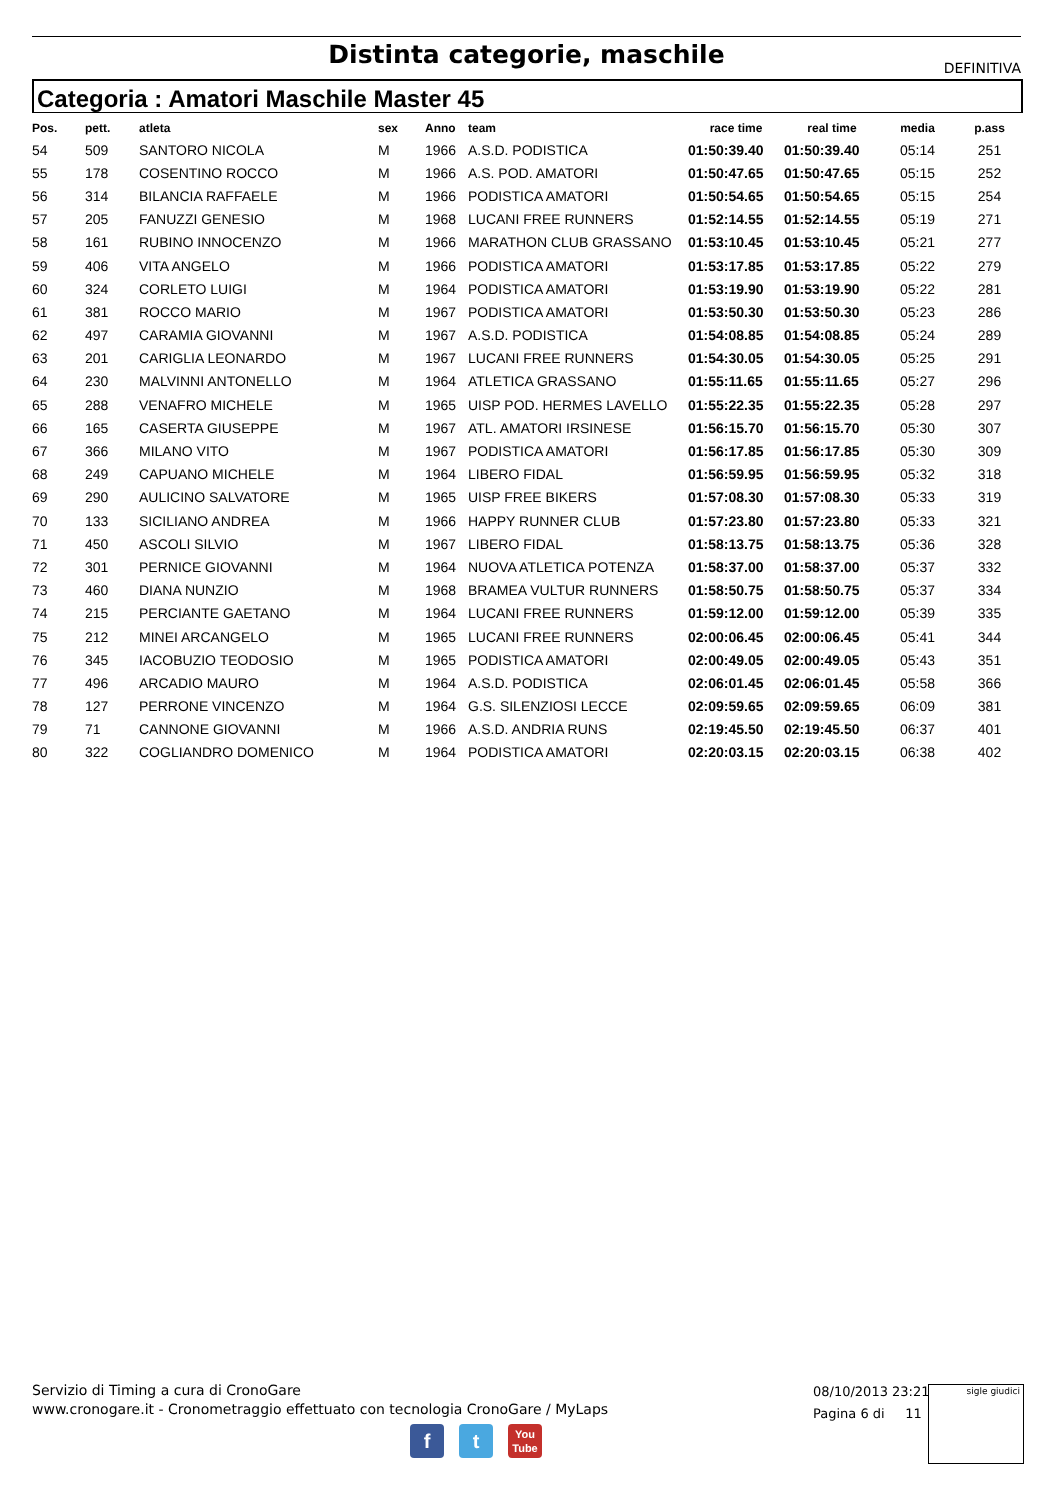Distinta categorie, maschile
DEFINITIVA
Categoria : Amatori Maschile Master 45
| Pos. | pett. | atleta | sex | Anno | team | race time | real time | media | p.ass |
| --- | --- | --- | --- | --- | --- | --- | --- | --- | --- |
| 54 | 509 | SANTORO NICOLA | M | 1966 | A.S.D. PODISTICA | 01:50:39.40 | 01:50:39.40 | 05:14 | 251 |
| 55 | 178 | COSENTINO ROCCO | M | 1966 | A.S. POD. AMATORI | 01:50:47.65 | 01:50:47.65 | 05:15 | 252 |
| 56 | 314 | BILANCIA RAFFAELE | M | 1966 | PODISTICA AMATORI | 01:50:54.65 | 01:50:54.65 | 05:15 | 254 |
| 57 | 205 | FANUZZI GENESIO | M | 1968 | LUCANI FREE RUNNERS | 01:52:14.55 | 01:52:14.55 | 05:19 | 271 |
| 58 | 161 | RUBINO INNOCENZO | M | 1966 | MARATHON CLUB GRASSANO | 01:53:10.45 | 01:53:10.45 | 05:21 | 277 |
| 59 | 406 | VITA ANGELO | M | 1966 | PODISTICA AMATORI | 01:53:17.85 | 01:53:17.85 | 05:22 | 279 |
| 60 | 324 | CORLETO LUIGI | M | 1964 | PODISTICA AMATORI | 01:53:19.90 | 01:53:19.90 | 05:22 | 281 |
| 61 | 381 | ROCCO MARIO | M | 1967 | PODISTICA AMATORI | 01:53:50.30 | 01:53:50.30 | 05:23 | 286 |
| 62 | 497 | CARAMIA GIOVANNI | M | 1967 | A.S.D. PODISTICA | 01:54:08.85 | 01:54:08.85 | 05:24 | 289 |
| 63 | 201 | CARIGLIA LEONARDO | M | 1967 | LUCANI FREE RUNNERS | 01:54:30.05 | 01:54:30.05 | 05:25 | 291 |
| 64 | 230 | MALVINNI ANTONELLO | M | 1964 | ATLETICA GRASSANO | 01:55:11.65 | 01:55:11.65 | 05:27 | 296 |
| 65 | 288 | VENAFRO MICHELE | M | 1965 | UISP POD. HERMES LAVELLO | 01:55:22.35 | 01:55:22.35 | 05:28 | 297 |
| 66 | 165 | CASERTA GIUSEPPE | M | 1967 | ATL. AMATORI IRSINESE | 01:56:15.70 | 01:56:15.70 | 05:30 | 307 |
| 67 | 366 | MILANO VITO | M | 1967 | PODISTICA AMATORI | 01:56:17.85 | 01:56:17.85 | 05:30 | 309 |
| 68 | 249 | CAPUANO MICHELE | M | 1964 | LIBERO FIDAL | 01:56:59.95 | 01:56:59.95 | 05:32 | 318 |
| 69 | 290 | AULICINO SALVATORE | M | 1965 | UISP FREE BIKERS | 01:57:08.30 | 01:57:08.30 | 05:33 | 319 |
| 70 | 133 | SICILIANO ANDREA | M | 1966 | HAPPY RUNNER CLUB | 01:57:23.80 | 01:57:23.80 | 05:33 | 321 |
| 71 | 450 | ASCOLI SILVIO | M | 1967 | LIBERO FIDAL | 01:58:13.75 | 01:58:13.75 | 05:36 | 328 |
| 72 | 301 | PERNICE GIOVANNI | M | 1964 | NUOVA ATLETICA POTENZA | 01:58:37.00 | 01:58:37.00 | 05:37 | 332 |
| 73 | 460 | DIANA NUNZIO | M | 1968 | BRAMEA VULTUR RUNNERS | 01:58:50.75 | 01:58:50.75 | 05:37 | 334 |
| 74 | 215 | PERCIANTE GAETANO | M | 1964 | LUCANI FREE RUNNERS | 01:59:12.00 | 01:59:12.00 | 05:39 | 335 |
| 75 | 212 | MINEI ARCANGELO | M | 1965 | LUCANI FREE RUNNERS | 02:00:06.45 | 02:00:06.45 | 05:41 | 344 |
| 76 | 345 | IACOBUZIO TEODOSIO | M | 1965 | PODISTICA AMATORI | 02:00:49.05 | 02:00:49.05 | 05:43 | 351 |
| 77 | 496 | ARCADIO MAURO | M | 1964 | A.S.D. PODISTICA | 02:06:01.45 | 02:06:01.45 | 05:58 | 366 |
| 78 | 127 | PERRONE VINCENZO | M | 1964 | G.S. SILENZIOSI LECCE | 02:09:59.65 | 02:09:59.65 | 06:09 | 381 |
| 79 | 71 | CANNONE GIOVANNI | M | 1966 | A.S.D. ANDRIA RUNS | 02:19:45.50 | 02:19:45.50 | 06:37 | 401 |
| 80 | 322 | COGLIANDRO DOMENICO | M | 1964 | PODISTICA AMATORI | 02:20:03.15 | 02:20:03.15 | 06:38 | 402 |
Servizio di Timing a cura di CronoGare
www.cronogare.it - Cronometraggio effettuato con tecnologia CronoGare / MyLaps
08/10/2013 23:21
Pagina 6 di 11
sigle giudici
f t
You
Tube